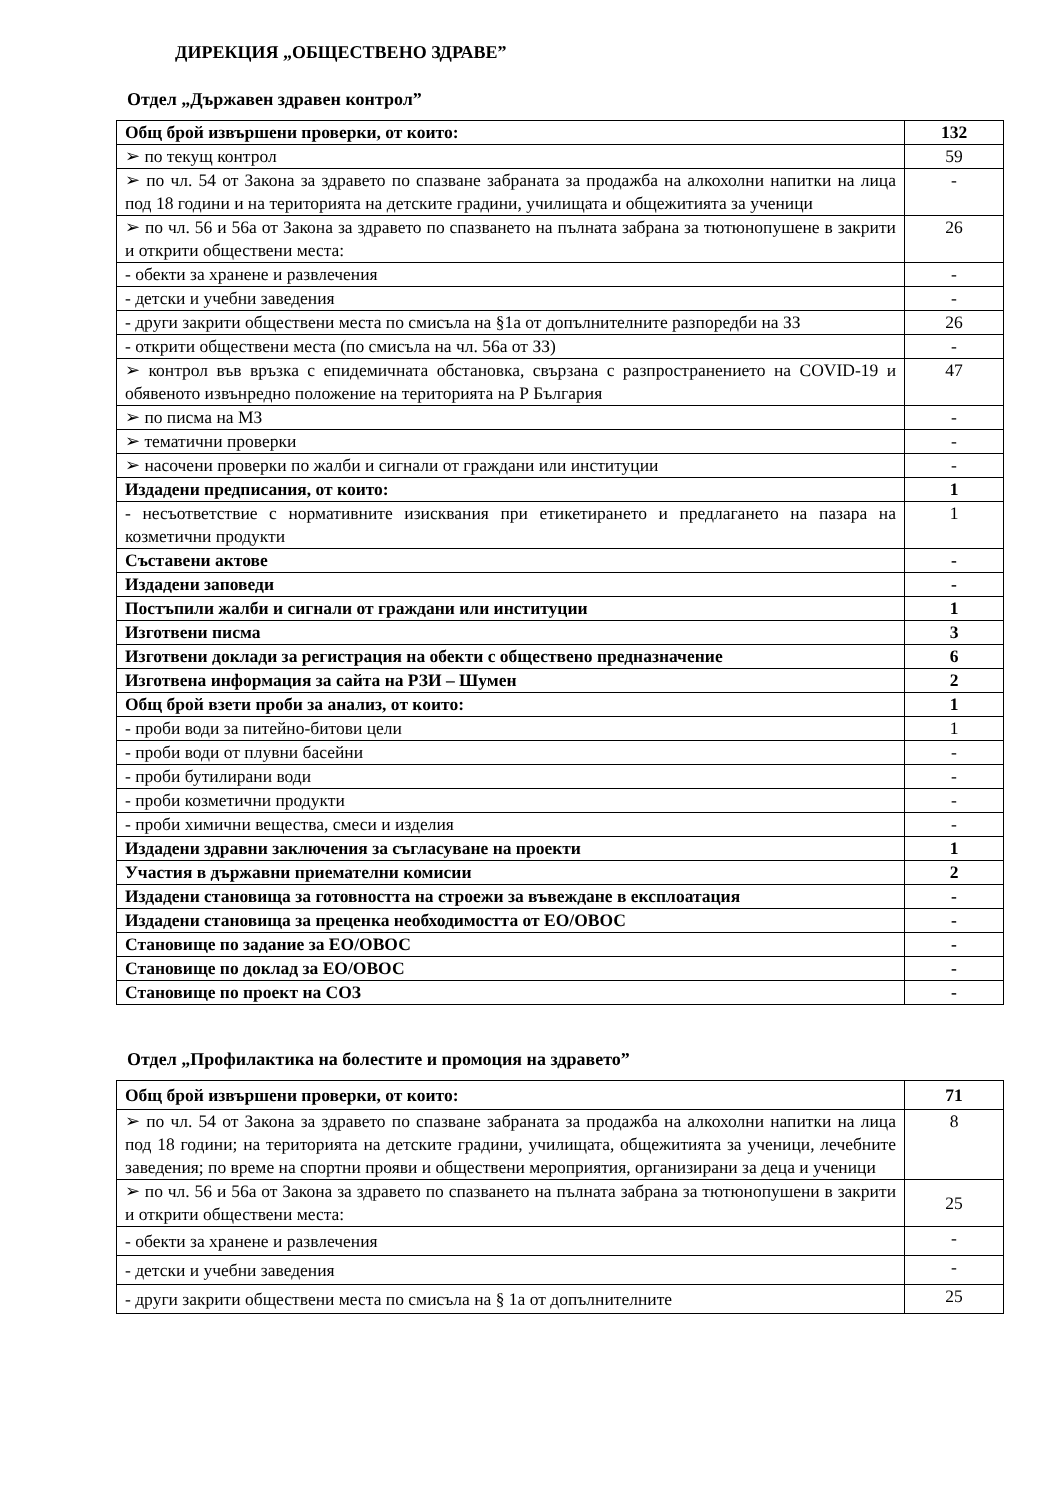ДИРЕКЦИЯ „ОБЩЕСТВЕНО ЗДРАВЕ”
Отдел „Държавен здравен контрол”
| Общ брой извършени проверки, от които: | 132 |
| ➢ по текущ контрол | 59 |
| ➢ по чл. 54 от Закона за здравето по спазване забраната за продажба на алкохолни напитки на лица под 18 години и на територията на детските градини, училищата и общежитията за ученици | - |
| ➢ по чл. 56 и 56а от Закона за здравето по спазването на пълната забрана за тютюнопушене в закрити и открити обществени места: | 26 |
| - обекти за хранене и развлечения | - |
| - детски и учебни заведения | - |
| - други закрити обществени места по смисъла на §1а от допълнителните разпоредби на ЗЗ | 26 |
| - открити обществени места (по смисъла на чл. 56а от ЗЗ) | - |
| ➢ контрол във връзка с епидемичната обстановка, свързана с разпространението на COVID-19 и обявеното извънредно положение на територията на Р България | 47 |
| ➢ по писма на МЗ | - |
| ➢ тематични проверки | - |
| ➢ насочени проверки по жалби и сигнали от граждани или институции | - |
| Издадени предписания, от които: | 1 |
| - несъответствие с нормативните изисквания при етикетирането и предлагането на пазара на козметични продукти | 1 |
| Съставени актове | - |
| Издадени заповеди | - |
| Постъпили жалби и сигнали от граждани или институции | 1 |
| Изготвени писма | 3 |
| Изготвени доклади за регистрация на обекти с обществено предназначение | 6 |
| Изготвена информация за сайта на РЗИ – Шумен | 2 |
| Общ брой взети проби за анализ, от които: | 1 |
| - проби води за питейно-битови цели | 1 |
| - проби води от плувни басейни | - |
| - проби бутилирани води | - |
| - проби козметични продукти | - |
| - проби химични вещества, смеси и изделия | - |
| Издадени здравни заключения за съгласуване на проекти | 1 |
| Участия в държавни приемателни комисии | 2 |
| Издадени становища за готовността на строежи за въвеждане в експлоатация | - |
| Издадени становища за преценка необходимостта от ЕО/ОВОС | - |
| Становище по задание за ЕО/ОВОС | - |
| Становище по доклад за ЕО/ОВОС | - |
| Становище по проект на СОЗ | - |
Отдел „Профилактика на болестите и промоция на здравето”
| Общ брой извършени проверки, от които: | 71 |
| ➢ по чл. 54 от Закона за здравето по спазване забраната за продажба на алкохолни напитки на лица под 18 години; на територията на детските градини, училищата, общежитията за ученици, лечебните заведения; по време на спортни прояви и обществени мероприятия, организирани за деца и ученици | 8 |
| ➢ по чл. 56 и 56а от Закона за здравето по спазването на пълната забрана за тютюнопушени в закрити и открити обществени места: | 25 |
| - обекти за хранене и развлечения | - |
| - детски и учебни заведения | - |
| - други закрити обществени места по смисъла на § 1а от допълнителните | 25 |